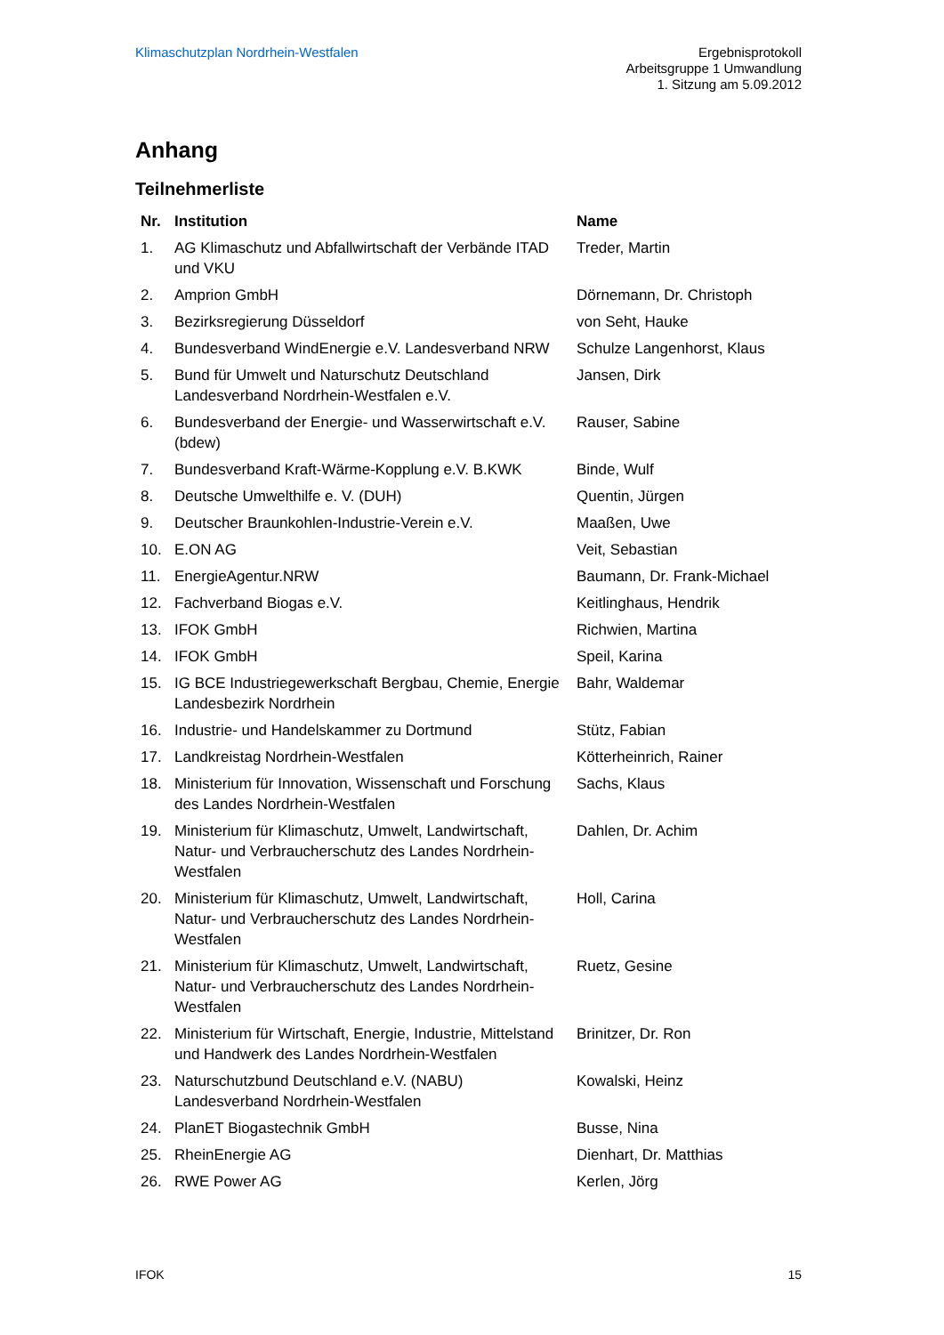Klimaschutzplan Nordrhein-Westfalen
Ergebnisprotokoll
Arbeitsgruppe 1 Umwandlung
1. Sitzung am 5.09.2012
Anhang
Teilnehmerliste
| Nr. | Institution | Name |
| --- | --- | --- |
| 1. | AG Klimaschutz und Abfallwirtschaft der Verbände ITAD und VKU | Treder, Martin |
| 2. | Amprion GmbH | Dörnemann, Dr. Christoph |
| 3. | Bezirksregierung Düsseldorf | von Seht, Hauke |
| 4. | Bundesverband WindEnergie e.V. Landesverband NRW | Schulze Langenhorst, Klaus |
| 5. | Bund für Umwelt und Naturschutz Deutschland Landesverband Nordrhein-Westfalen e.V. | Jansen, Dirk |
| 6. | Bundesverband der Energie- und Wasserwirtschaft e.V. (bdew) | Rauser, Sabine |
| 7. | Bundesverband Kraft-Wärme-Kopplung e.V. B.KWK | Binde, Wulf |
| 8. | Deutsche Umwelthilfe e. V. (DUH) | Quentin, Jürgen |
| 9. | Deutscher Braunkohlen-Industrie-Verein e.V. | Maaßen, Uwe |
| 10. | E.ON AG | Veit, Sebastian |
| 11. | EnergieAgentur.NRW | Baumann, Dr. Frank-Michael |
| 12. | Fachverband Biogas e.V. | Keitlinghaus, Hendrik |
| 13. | IFOK GmbH | Richwien, Martina |
| 14. | IFOK GmbH | Speil, Karina |
| 15. | IG BCE Industriegewerkschaft Bergbau, Chemie, Energie Landesbezirk Nordrhein | Bahr, Waldemar |
| 16. | Industrie- und Handelskammer zu Dortmund | Stütz, Fabian |
| 17. | Landkreistag Nordrhein-Westfalen | Kötterheinrich, Rainer |
| 18. | Ministerium für Innovation, Wissenschaft und Forschung des Landes Nordrhein-Westfalen | Sachs, Klaus |
| 19. | Ministerium für Klimaschutz, Umwelt, Landwirtschaft, Natur- und Verbraucherschutz des Landes Nordrhein-Westfalen | Dahlen, Dr. Achim |
| 20. | Ministerium für Klimaschutz, Umwelt, Landwirtschaft, Natur- und Verbraucherschutz des Landes Nordrhein-Westfalen | Holl, Carina |
| 21. | Ministerium für Klimaschutz, Umwelt, Landwirtschaft, Natur- und Verbraucherschutz des Landes Nordrhein-Westfalen | Ruetz, Gesine |
| 22. | Ministerium für Wirtschaft, Energie, Industrie, Mittelstand und Handwerk des Landes Nordrhein-Westfalen | Brinitzer, Dr. Ron |
| 23. | Naturschutzbund Deutschland e.V. (NABU) Landesverband Nordrhein-Westfalen | Kowalski, Heinz |
| 24. | PlanET Biogastechnik GmbH | Busse, Nina |
| 25. | RheinEnergie AG | Dienhart, Dr. Matthias |
| 26. | RWE Power AG | Kerlen, Jörg |
IFOK 15